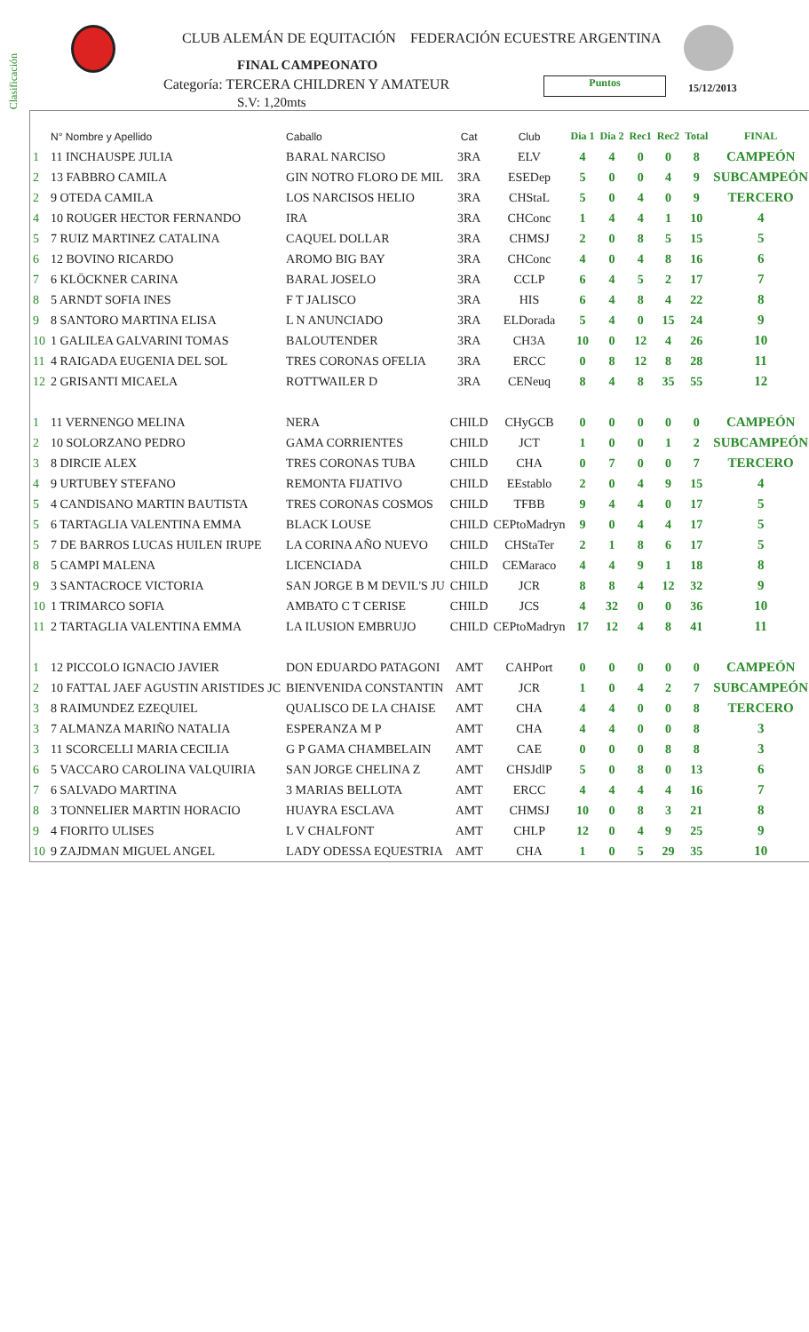CLUB ALEMÁN DE EQUITACIÓN FEDERACIÓN ECUESTRE ARGENTINA
Clasificación
FINAL CAMPEONATO
Categoría: TERCERA CHILDREN Y AMATEUR
S.V: 1,20mts
Puntos 15/12/2013
| | N° Nombre y Apellido | Caballo | Cat | Club | Dia 1 | Dia 2 | Rec1 | Rec2 | Total | FINAL |
| --- | --- | --- | --- | --- | --- | --- | --- | --- | --- | --- |
| 1 | 11 INCHAUSPE JULIA | BARAL NARCISO | 3RA | ELV | 4 | 4 | 0 | 0 | 8 | CAMPEÓN |
| 2 | 13 FABBRO CAMILA | GIN NOTRO FLORO DE MIL | 3RA | ESEDep | 5 | 0 | 0 | 4 | 9 | SUBCAMPEÓN |
| 2 | 9 OTEDA CAMILA | LOS NARCISOS HELIO | 3RA | CHStaL | 5 | 0 | 4 | 0 | 9 | TERCERO |
| 4 | 10 ROUGER HECTOR FERNANDO | IRA | 3RA | CHConc | 1 | 4 | 4 | 1 | 10 | 4 |
| 5 | 7 RUIZ MARTINEZ CATALINA | CAQUEL DOLLAR | 3RA | CHMSJ | 2 | 0 | 8 | 5 | 15 | 5 |
| 6 | 12 BOVINO RICARDO | AROMO BIG BAY | 3RA | CHConc | 4 | 0 | 4 | 8 | 16 | 6 |
| 7 | 6 KLÖCKNER CARINA | BARAL JOSELO | 3RA | CCLP | 6 | 4 | 5 | 2 | 17 | 7 |
| 8 | 5 ARNDT SOFIA INES | F T JALISCO | 3RA | HIS | 6 | 4 | 8 | 4 | 22 | 8 |
| 9 | 8 SANTORO MARTINA ELISA | L N ANUNCIADO | 3RA | ELDorada | 5 | 4 | 0 | 15 | 24 | 9 |
| 10 | 1 GALILEA GALVARINI TOMAS | BALOUTENDER | 3RA | CH3A | 10 | 0 | 12 | 4 | 26 | 10 |
| 11 | 4 RAIGADA EUGENIA DEL SOL | TRES CORONAS OFELIA | 3RA | ERCC | 0 | 8 | 12 | 8 | 28 | 11 |
| 12 | 2 GRISANTI MICAELA | ROTTWAILER D | 3RA | CENeuq | 8 | 4 | 8 | 35 | 55 | 12 |
| 1 | 11 VERNENGO MELINA | NERA | CHILD | CHyGCB | 0 | 0 | 0 | 0 | 0 | CAMPEÓN |
| 2 | 10 SOLORZANO PEDRO | GAMA CORRIENTES | CHILD | JCT | 1 | 0 | 0 | 1 | 2 | SUBCAMPEÓN |
| 3 | 8 DIRCIE ALEX | TRES CORONAS TUBA | CHILD | CHA | 0 | 7 | 0 | 0 | 7 | TERCERO |
| 4 | 9 URTUBEY STEFANO | REMONTA FIJATIVO | CHILD | EEstablo | 2 | 0 | 4 | 9 | 15 | 4 |
| 5 | 4 CANDISANO MARTIN BAUTISTA | TRES CORONAS COSMOS | CHILD | TFBB | 9 | 4 | 4 | 0 | 17 | 5 |
| 5 | 6 TARTAGLIA VALENTINA EMMA | BLACK LOUSE | CHILD | CEPtoMadryn | 9 | 0 | 4 | 4 | 17 | 5 |
| 5 | 7 DE BARROS LUCAS HUILEN IRUPE | LA CORINA AÑO NUEVO | CHILD | CHStaTer | 2 | 1 | 8 | 6 | 17 | 5 |
| 8 | 5 CAMPI MALENA | LICENCIADA | CHILD | CEMaraco | 4 | 4 | 9 | 1 | 18 | 8 |
| 9 | 3 SANTACROCE VICTORIA | SAN JORGE B M DEVIL'S JU | CHILD | JCR | 8 | 8 | 4 | 12 | 32 | 9 |
| 10 | 1 TRIMARCO SOFIA | AMBATO C T CERISE | CHILD | JCS | 4 | 32 | 0 | 0 | 36 | 10 |
| 11 | 2 TARTAGLIA VALENTINA EMMA | LA ILUSION EMBRUJO | CHILD | CEPtoMadryn | 17 | 12 | 4 | 8 | 41 | 11 |
| 1 | 12 PICCOLO IGNACIO JAVIER | DON EDUARDO PATAGONI | AMT | CAHPort | 0 | 0 | 0 | 0 | 0 | CAMPEÓN |
| 2 | 10 FATTAL JAEF AGUSTIN ARISTIDES JC | BIENVENIDA CONSTANTIN | AMT | JCR | 1 | 0 | 4 | 2 | 7 | SUBCAMPEÓN |
| 3 | 8 RAIMUNDEZ EZEQUIEL | QUALISCO DE LA CHAISE | AMT | CHA | 4 | 4 | 0 | 0 | 8 | TERCERO |
| 3 | 7 ALMANZA MARIÑO NATALIA | ESPERANZA M P | AMT | CHA | 4 | 4 | 0 | 0 | 8 | 3 |
| 3 | 11 SCORCELLI MARIA CECILIA | G P GAMA CHAMBELAIN | AMT | CAE | 0 | 0 | 0 | 8 | 8 | 3 |
| 6 | 5 VACCARO CAROLINA VALQUIRIA | SAN JORGE CHELINA Z | AMT | CHSJdlP | 5 | 0 | 8 | 0 | 13 | 6 |
| 7 | 6 SALVADO MARTINA | 3 MARIAS BELLOTA | AMT | ERCC | 4 | 4 | 4 | 4 | 16 | 7 |
| 8 | 3 TONNELIER MARTIN HORACIO | HUAYRA ESCLAVA | AMT | CHMSJ | 10 | 0 | 8 | 3 | 21 | 8 |
| 9 | 4 FIORITO ULISES | L V CHALFONT | AMT | CHLP | 12 | 0 | 4 | 9 | 25 | 9 |
| 10 | 9 ZAJDMAN MIGUEL ANGEL | LADY ODESSA EQUESTRIA | AMT | CHA | 1 | 0 | 5 | 29 | 35 | 10 |